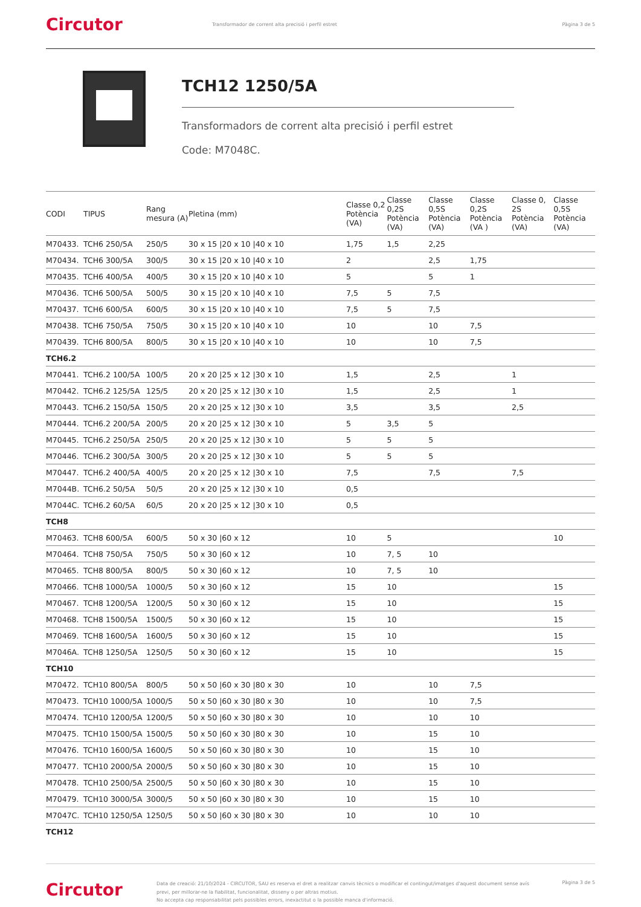Circutor
Transformador de corrent alta precisió i perfil estret
Pàgina 3 de 5
TCH12 1250/5A
Transformadors de corrent alta precisió i perfil estret
Code: M7048C.
| CODI | TIPUS | Rang mesura (A) | Pletina (mm) | Classe 0,2 Potència (VA) | Classe 0,2S Potència (VA) | Classe 0,5S Potència (VA) | Classe 0,2S Potència (VA ) | Classe 0, 2S Potència (VA) | Classe 0,5S Potència (VA) |
| --- | --- | --- | --- | --- | --- | --- | --- | --- | --- |
| M70433. | TCH6 250/5A | 250/5 | 30 x 15 /20 x 10 /40 x 10 | 1,75 | 1,5 | 2,25 | | | |
| M70434. | TCH6 300/5A | 300/5 | 30 x 15 /20 x 10 /40 x 10 | 2 | | 2,5 | 1,75 | | |
| M70435. | TCH6 400/5A | 400/5 | 30 x 15 /20 x 10 /40 x 10 | 5 | | 5 | 1 | | |
| M70436. | TCH6 500/5A | 500/5 | 30 x 15 /20 x 10 /40 x 10 | 7,5 | 5 | 7,5 | | | |
| M70437. | TCH6 600/5A | 600/5 | 30 x 15 /20 x 10 /40 x 10 | 7,5 | 5 | 7,5 | | | |
| M70438. | TCH6 750/5A | 750/5 | 30 x 15 /20 x 10 /40 x 10 | 10 | | 10 | 7,5 | | |
| M70439. | TCH6 800/5A | 800/5 | 30 x 15 /20 x 10 /40 x 10 | 10 | | 10 | 7,5 | | |
| TCH6.2 | | | | | | | | | |
| M70441. | TCH6.2 100/5A | 100/5 | 20 x 20 /25 x 12 /30 x 10 | 1,5 | | 2,5 | | 1 | |
| M70442. | TCH6.2 125/5A | 125/5 | 20 x 20 /25 x 12 /30 x 10 | 1,5 | | 2,5 | | 1 | |
| M70443. | TCH6.2 150/5A | 150/5 | 20 x 20 /25 x 12 /30 x 10 | 3,5 | | 3,5 | | 2,5 | |
| M70444. | TCH6.2 200/5A | 200/5 | 20 x 20 /25 x 12 /30 x 10 | 5 | 3,5 | 5 | | | |
| M70445. | TCH6.2 250/5A | 250/5 | 20 x 20 /25 x 12 /30 x 10 | 5 | 5 | 5 | | | |
| M70446. | TCH6.2 300/5A | 300/5 | 20 x 20 /25 x 12 /30 x 10 | 5 | 5 | 5 | | | |
| M70447. | TCH6.2 400/5A | 400/5 | 20 x 20 /25 x 12 /30 x 10 | 7,5 | | 7,5 | | 7,5 | |
| M7044B. | TCH6.2 50/5A | 50/5 | 20 x 20 /25 x 12 /30 x 10 | 0,5 | | | | | |
| M7044C. | TCH6.2 60/5A | 60/5 | 20 x 20 /25 x 12 /30 x 10 | 0,5 | | | | | |
| TCH8 | | | | | | | | | |
| M70463. | TCH8 600/5A | 600/5 | 50 x 30 /60 x 12 | 10 | 5 | | | | 10 |
| M70464. | TCH8 750/5A | 750/5 | 50 x 30 /60 x 12 | 10 | 7, 5 | 10 | | | |
| M70465. | TCH8 800/5A | 800/5 | 50 x 30 /60 x 12 | 10 | 7, 5 | 10 | | | |
| M70466. | TCH8 1000/5A | 1000/5 | 50 x 30 /60 x 12 | 15 | 10 | | | | 15 |
| M70467. | TCH8 1200/5A | 1200/5 | 50 x 30 /60 x 12 | 15 | 10 | | | | 15 |
| M70468. | TCH8 1500/5A | 1500/5 | 50 x 30 /60 x 12 | 15 | 10 | | | | 15 |
| M70469. | TCH8 1600/5A | 1600/5 | 50 x 30 /60 x 12 | 15 | 10 | | | | 15 |
| M7046A. | TCH8 1250/5A | 1250/5 | 50 x 30 /60 x 12 | 15 | 10 | | | | 15 |
| TCH10 | | | | | | | | | |
| M70472. | TCH10 800/5A | 800/5 | 50 x 50 /60 x 30 /80 x 30 | 10 | | 10 | 7,5 | | |
| M70473. | TCH10 1000/5A | 1000/5 | 50 x 50 /60 x 30 /80 x 30 | 10 | | 10 | 7,5 | | |
| M70474. | TCH10 1200/5A | 1200/5 | 50 x 50 /60 x 30 /80 x 30 | 10 | | 10 | 10 | | |
| M70475. | TCH10 1500/5A | 1500/5 | 50 x 50 /60 x 30 /80 x 30 | 10 | | 15 | 10 | | |
| M70476. | TCH10 1600/5A | 1600/5 | 50 x 50 /60 x 30 /80 x 30 | 10 | | 15 | 10 | | |
| M70477. | TCH10 2000/5A | 2000/5 | 50 x 50 /60 x 30 /80 x 30 | 10 | | 15 | 10 | | |
| M70478. | TCH10 2500/5A | 2500/5 | 50 x 50 /60 x 30 /80 x 30 | 10 | | 15 | 10 | | |
| M70479. | TCH10 3000/5A | 3000/5 | 50 x 50 /60 x 30 /80 x 30 | 10 | | 15 | 10 | | |
| M7047C. | TCH10 1250/5A | 1250/5 | 50 x 50 /60 x 30 /80 x 30 | 10 | | 10 | 10 | | |
| TCH12 | | | | | | | | | |
Circutor
Data de creació: 21/10/2024 - CIRCUTOR, SAU es reserva el dret a realitzar canvis tècnics o modificar el contingut/imatges d'aquest document sense avís previ, per millorar-ne la fiabilitat, funcionalitat, disseny o per altras motius.
No accepta cap responsabilitat pels possibles errors, inexactitut o la possible manca d'informació.
Pàgina 3 de 5